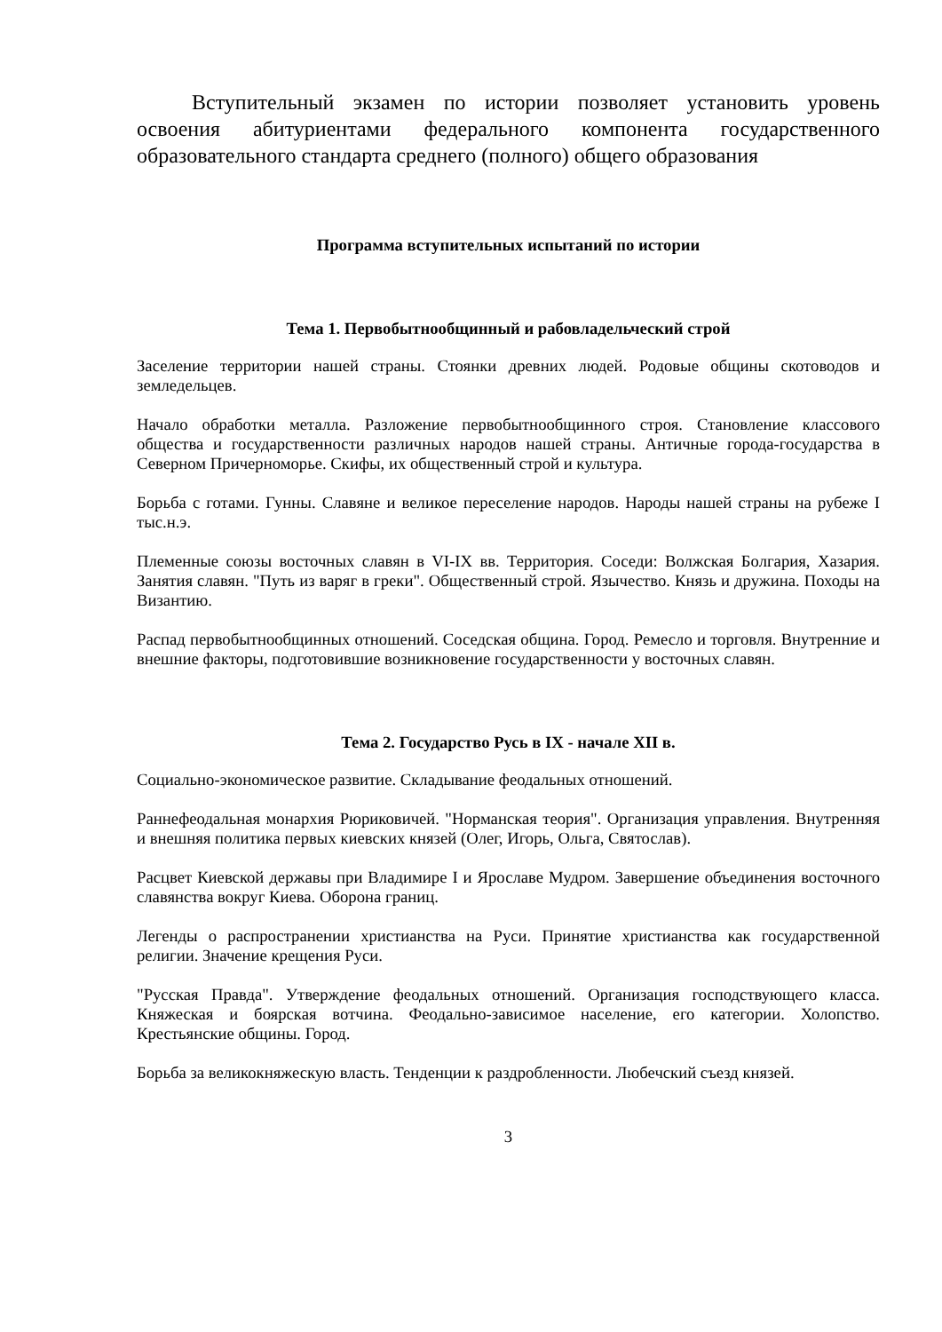Вступительный экзамен по истории позволяет установить уровень освоения абитуриентами федерального компонента государственного образовательного стандарта среднего (полного) общего образования
Программа вступительных испытаний по истории
Тема 1. Первобытнообщинный и рабовладельческий строй
Заселение территории нашей страны. Стоянки древних людей. Родовые общины скотоводов и земледельцев.
Начало обработки металла. Разложение первобытнообщинного строя. Становление классового общества и государственности различных народов нашей страны. Античные города-государства в Северном Причерноморье. Скифы, их общественный строй и культура.
Борьба с готами. Гунны. Славяне и великое переселение народов. Народы нашей страны на рубеже I тыс.н.э.
Племенные союзы восточных славян в VI-IX вв. Территория. Соседи: Волжская Болгария, Хазария. Занятия славян. "Путь из варяг в греки". Общественный строй. Язычество. Князь и дружина. Походы на Византию.
Распад первобытнообщинных отношений. Соседская община. Город. Ремесло и торговля. Внутренние и внешние факторы, подготовившие возникновение государственности у восточных славян.
Тема 2. Государство Русь в IX - начале XII в.
Социально-экономическое развитие. Складывание феодальных отношений.
Раннефеодальная монархия Рюриковичей. "Норманская теория". Организация управления. Внутренняя и внешняя политика первых киевских князей (Олег, Игорь, Ольга, Святослав).
Расцвет Киевской державы при Владимире I и Ярославе Мудром. Завершение объединения восточного славянства вокруг Киева. Оборона границ.
Легенды о распространении христианства на Руси. Принятие христианства как государственной религии. Значение крещения Руси.
"Русская Правда". Утверждение феодальных отношений. Организация господствующего класса. Княжеская и боярская вотчина. Феодально-зависимое население, его категории. Холопство. Крестьянские общины. Город.
Борьба за великокняжескую власть. Тенденции к раздробленности. Любечский съезд князей.
3